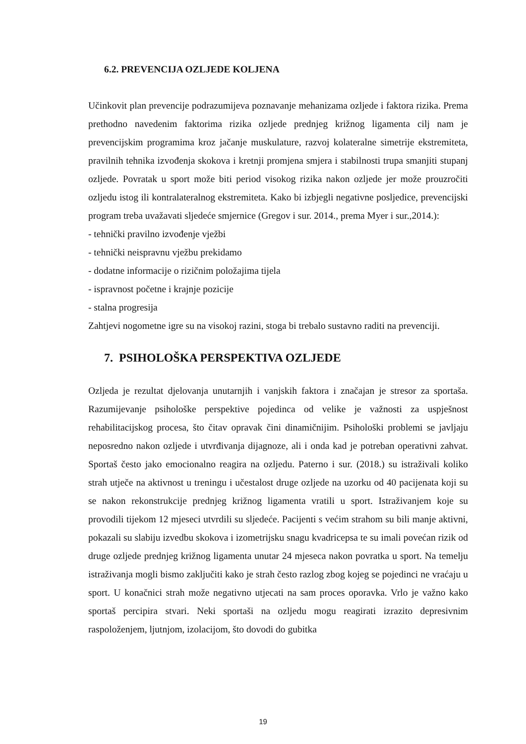6.2. PREVENCIJA OZLJEDE KOLJENA
Učinkovit plan prevencije podrazumijeva poznavanje mehanizama ozljede i faktora rizika. Prema prethodno navedenim faktorima rizika ozljede prednjeg križnog ligamenta cilj nam je prevencijskim programima kroz jačanje muskulature, razvoj kolateralne simetrije ekstremiteta, pravilnih tehnika izvođenja skokova i kretnji promjena smjera i stabilnosti trupa smanjiti stupanj ozljede. Povratak u sport može biti period visokog rizika nakon ozljede jer može prouzročiti ozljedu istog ili kontralateralnog ekstremiteta. Kako bi izbjegli negativne posljedice, prevencijski program treba uvažavati sljedeće smjernice (Gregov i sur. 2014., prema Myer i sur.,2014.):
- tehnički pravilno izvođenje vježbi
- tehnički neispravnu vježbu prekidamo
- dodatne informacije o rizičnim položajima tijela
- ispravnost početne i krajnje pozicije
- stalna progresija
Zahtjevi nogometne igre su na visokoj razini, stoga bi trebalo sustavno raditi na prevenciji.
7. PSIHOLOŠKA PERSPEKTIVA OZLJEDE
Ozljeda je rezultat djelovanja unutarnjih i vanjskih faktora i značajan je stresor za sportaša. Razumijevanje psihološke perspektive pojedinca od velike je važnosti za uspješnost rehabilitacijskog procesa, što čitav opravak čini dinamičnijim. Psihološki problemi se javljaju neposredno nakon ozljede i utvrđivanja dijagnoze, ali i onda kad je potreban operativni zahvat. Sportaš često jako emocionalno reagira na ozljedu. Paterno i sur. (2018.) su istraživali koliko strah utječe na aktivnost u treningu i učestalost druge ozljede na uzorku od 40 pacijenata koji su se nakon rekonstrukcije prednjeg križnog ligamenta vratili u sport. Istraživanjem koje su provodili tijekom 12 mjeseci utvrdili su sljedeće. Pacijenti s većim strahom su bili manje aktivni, pokazali su slabiju izvedbu skokova i izometrijsku snagu kvadricepsa te su imali povećan rizik od druge ozljede prednjeg križnog ligamenta unutar 24 mjeseca nakon povratka u sport. Na temelju istraživanja mogli bismo zaključiti kako je strah često razlog zbog kojeg se pojedinci ne vraćaju u sport. U konačnici strah može negativno utjecati na sam proces oporavka. Vrlo je važno kako sportaš percipira stvari. Neki sportaši na ozljedu mogu reagirati izrazito depresivnim raspoloženjem, ljutnjom, izolacijom, što dovodi do gubitka
19